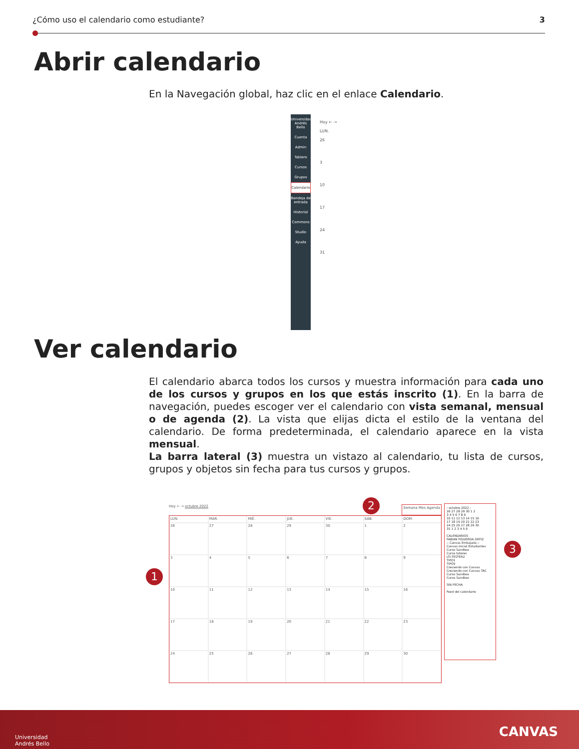¿Cómo uso el calendario como estudiante? 3
Abrir calendario
En la Navegación global, haz clic en el enlace Calendario.
Universidad Andrés Bello
Cuenta
Admin
Tablero
Cursos
Grupos
Calendario
Bandeja de entrada
Historial
Commons
Studio
Ayuda
Hoy ← →
LUN.
26
3
10
17
24
31
Ver calendario
El calendario abarca todos los cursos y muestra información para cada uno de los cursos y grupos en los que estás inscrito (1). En la barra de navegación, puedes escoger ver el calendario con vista semanal, mensual o de agenda (2). La vista que elijas dicta el estilo de la ventana del calendario. De forma predeterminada, el calendario aparece en la vista mensual.
La barra lateral (3) muestra un vistazo al calendario, tu lista de cursos, grupos y objetos sin fecha para tus cursos y grupos.
Hoy ← → octubre 2022 Semana Mes Agenda
LUN.
MAR.
MIÉ.
JUE.
VIE.
SÁB.
DOM.
26
27
28
29
30
1
2
3
4
5
6
7
8
9
10
11
12
13
14
15
16
17
18
19
20
21
22
23
24
25
26
27
28
29
30
‹ octubre 2022 ›
26 27 28 29 30 1 2
3 4 5 6 7 8 9
10 11 12 13 14 15 16
17 18 19 20 21 22 23
24 25 26 27 28 29 30
31 1 2 3 4 5 6
CALENDARIOS
FABIAN FIGUEROA ORTIZ
:: Canvas Embajada ::
Canvas Inicial Estudiantes
Curso Sandbox
Curso tutores
LTI.TESTER2
TIPO1
TIPO5
Creciendo con Canvas
Creciendo con Canvas TAC
Curso Sandbox
Curso Sandbox
SIN FECHA
Feed del calendario
1
2
3
Universidad
Andrés Bello
CANVAS